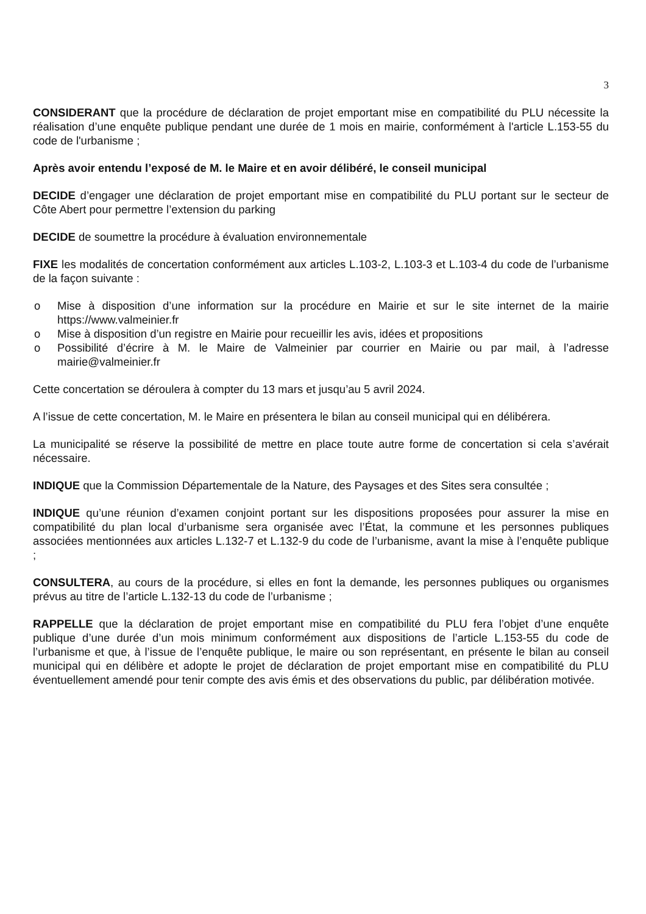3
CONSIDERANT que la procédure de déclaration de projet emportant mise en compatibilité du PLU nécessite la réalisation d’une enquête publique pendant une durée de 1 mois en mairie, conformément à l'article L.153-55 du code de l'urbanisme ;
Après avoir entendu l’exposé de M. le Maire et en avoir délibéré, le conseil municipal
DECIDE d’engager une déclaration de projet emportant mise en compatibilité du PLU portant sur le secteur de Côte Abert pour permettre l’extension du parking
DECIDE de soumettre la procédure à évaluation environnementale
FIXE les modalités de concertation conformément aux articles L.103-2, L.103-3 et L.103-4 du code de l’urbanisme de la façon suivante :
o Mise à disposition d’une information sur la procédure en Mairie et sur le site internet de la mairie https://www.valmeinier.fr
o Mise à disposition d’un registre en Mairie pour recueillir les avis, idées et propositions
o Possibilité d’écrire à M. le Maire de Valmeinier par courrier en Mairie ou par mail, à l’adresse mairie@valmeinier.fr
Cette concertation se déroulera à compter du 13 mars et jusqu’au 5 avril 2024.
A l’issue de cette concertation, M. le Maire en présentera le bilan au conseil municipal qui en délibérera.
La municipalité se réserve la possibilité de mettre en place toute autre forme de concertation si cela s’avérait nécessaire.
INDIQUE que la Commission Départementale de la Nature, des Paysages et des Sites sera consultée ;
INDIQUE qu’une réunion d’examen conjoint portant sur les dispositions proposées pour assurer la mise en compatibilité du plan local d’urbanisme sera organisée avec l’État, la commune et les personnes publiques associées mentionnées aux articles L.132-7 et L.132-9 du code de l’urbanisme, avant la mise à l’enquête publique ;
CONSULTERA, au cours de la procédure, si elles en font la demande, les personnes publiques ou organismes prévus au titre de l’article L.132-13 du code de l’urbanisme ;
RAPPELLE que la déclaration de projet emportant mise en compatibilité du PLU fera l’objet d’une enquête publique d’une durée d’un mois minimum conformément aux dispositions de l’article L.153-55 du code de l’urbanisme et que, à l’issue de l’enquête publique, le maire ou son représentant, en présente le bilan au conseil municipal qui en délibère et adopte le projet de déclaration de projet emportant mise en compatibilité du PLU éventuellement amendé pour tenir compte des avis émis et des observations du public, par délibération motivée.